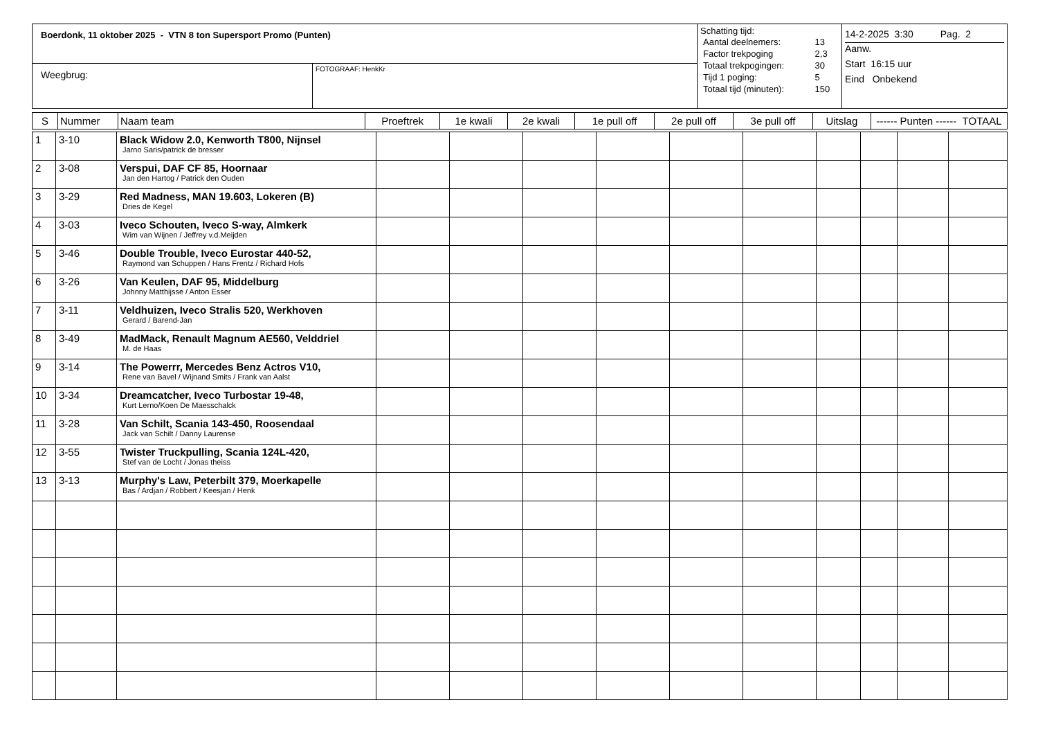| Boerdonk, 11 oktober 2025 - VTN 8 ton Supersport Promo (Punten) | | Schatting tijd: / Aantal deelnemers: / 13 / / Factor trekpoging / 2,3 / / Totaal trekpogingen: / 30 / / Tijd 1 poging: / 5 / / Totaal tijd (minuten): / 150 / | 14-2-2025 3:30 Pag. 2 Aanw. Start 16:15 uur Eind Onbekend |
| Weegbrug: | FOTOGRAAF: HenkKr | | |
| S | Nummer | Naam team | Proeftrek | 1e kwali | 2e kwali | 1e pull off | 2e pull off | 3e pull off | Uitslag | ------ Punten ------ TOTAAL |
| --- | --- | --- | --- | --- | --- | --- | --- | --- | --- | --- |
| 1 | 3-10 | Black Widow 2.0, Kenworth T800, Nijnsel Jarno Saris/patrick de bresser | | | | | | | | | | |
| 2 | 3-08 | Verspui, DAF CF 85, Hoornaar Jan den Hartog / Patrick den Ouden | | | | | | | | | | |
| 3 | 3-29 | Red Madness, MAN 19.603, Lokeren (B) Dries de Kegel | | | | | | | | | | |
| 4 | 3-03 | Iveco Schouten, Iveco S-way, Almkerk Wim van Wijnen / Jeffrey v.d.Meijden | | | | | | | | | | |
| 5 | 3-46 | Double Trouble, Iveco Eurostar 440-52, Raymond van Schuppen / Hans Frentz / Richard Hofs | | | | | | | | | | |
| 6 | 3-26 | Van Keulen, DAF 95, Middelburg Johnny Matthijsse / Anton Esser | | | | | | | | | | |
| 7 | 3-11 | Veldhuizen, Iveco Stralis 520, Werkhoven Gerard / Barend-Jan | | | | | | | | | | |
| 8 | 3-49 | MadMack, Renault Magnum AE560, Velddriel M. de Haas | | | | | | | | | | |
| 9 | 3-14 | The Powerrr, Mercedes Benz Actros V10, Rene van Bavel / Wijnand Smits / Frank van Aalst | | | | | | | | | | |
| 10 | 3-34 | Dreamcatcher, Iveco Turbostar 19-48, Kurt Lerno/Koen De Maesschalck | | | | | | | | | | |
| 11 | 3-28 | Van Schilt, Scania 143-450, Roosendaal Jack van Schilt / Danny Laurense | | | | | | | | | | |
| 12 | 3-55 | Twister Truckpulling, Scania 124L-420, Stef van de Locht / Jonas theiss | | | | | | | | | | |
| 13 | 3-13 | Murphy's Law, Peterbilt 379, Moerkapelle Bas / Ardjan / Robbert / Keesjan / Henk | | | | | | | | | | |